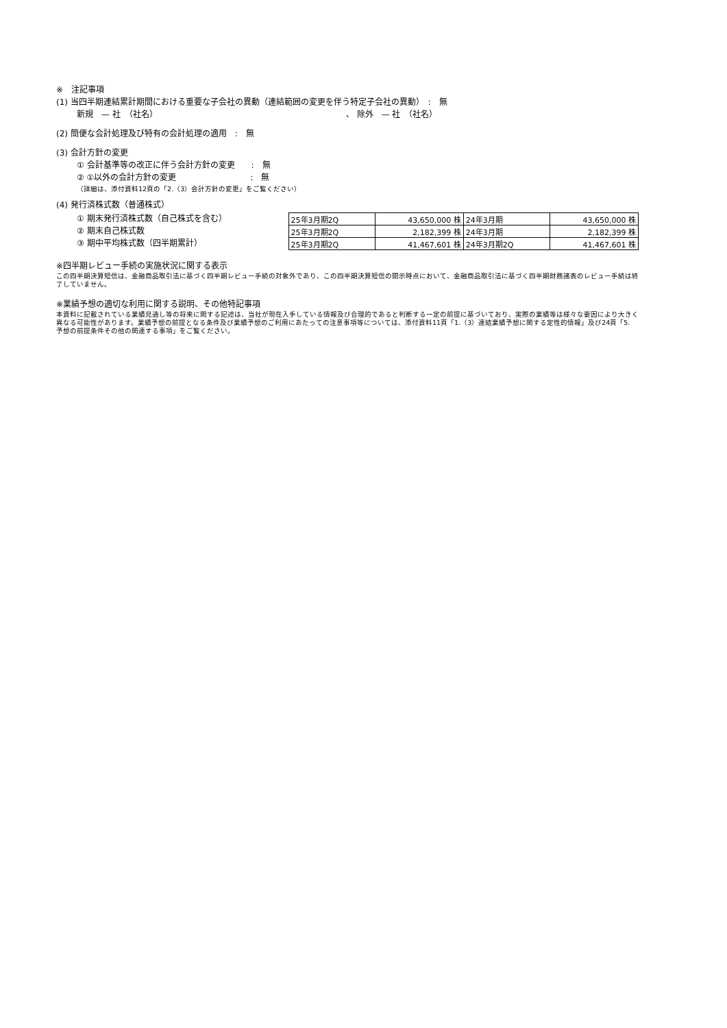※　注記事項
(1) 当四半期連結累計期間における重要な子会社の異動（連結範囲の変更を伴う特定子会社の異動）　:　無
新規　— 社　（社名） 、 除外　— 社　（社名）
(2) 簡便な会計処理及び特有の会計処理の適用　:　無
(3) 会計方針の変更
① 会計基準等の改正に伴う会計方針の変更　　:　無
② ①以外の会計方針の変更　　　　　　　　　:　無
（詳細は、添付資料12頁の「2.（3）会計方針の変更」をご覧ください）
(4) 発行済株式数（普通株式）
① 期末発行済株式数（自己株式を含む）
② 期末自己株式数
③ 期中平均株式数（四半期累計）
| 25年3月期2Q | 43,650,000 株 | 24年3月期 | 43,650,000 株 |
| 25年3月期2Q | 2,182,399 株 | 24年3月期 | 2,182,399 株 |
| 25年3月期2Q | 41,467,601 株 | 24年3月期2Q | 41,467,601 株 |
※四半期レビュー手続の実施状況に関する表示
この四半期決算短信は、金融商品取引法に基づく四半期レビュー手続の対象外であり、この四半期決算短信の開示時点において、金融商品取引法に基づく四半期財務諸表のレビュー手続は終了していません。
※業績予想の適切な利用に関する説明、その他特記事項
本資料に記載されている業績見通し等の将来に関する記述は、当社が現在入手している情報及び合理的であると判断する一定の前提に基づいており、実際の業績等は様々な要因により大きく異なる可能性があります。業績予想の前提となる条件及び業績予想のご利用にあたっての注意事項等については、添付資料11頁「1.（3）連結業績予想に関する定性的情報」及び24頁「5. 予想の前提条件その他の関連する事項」をご覧ください。